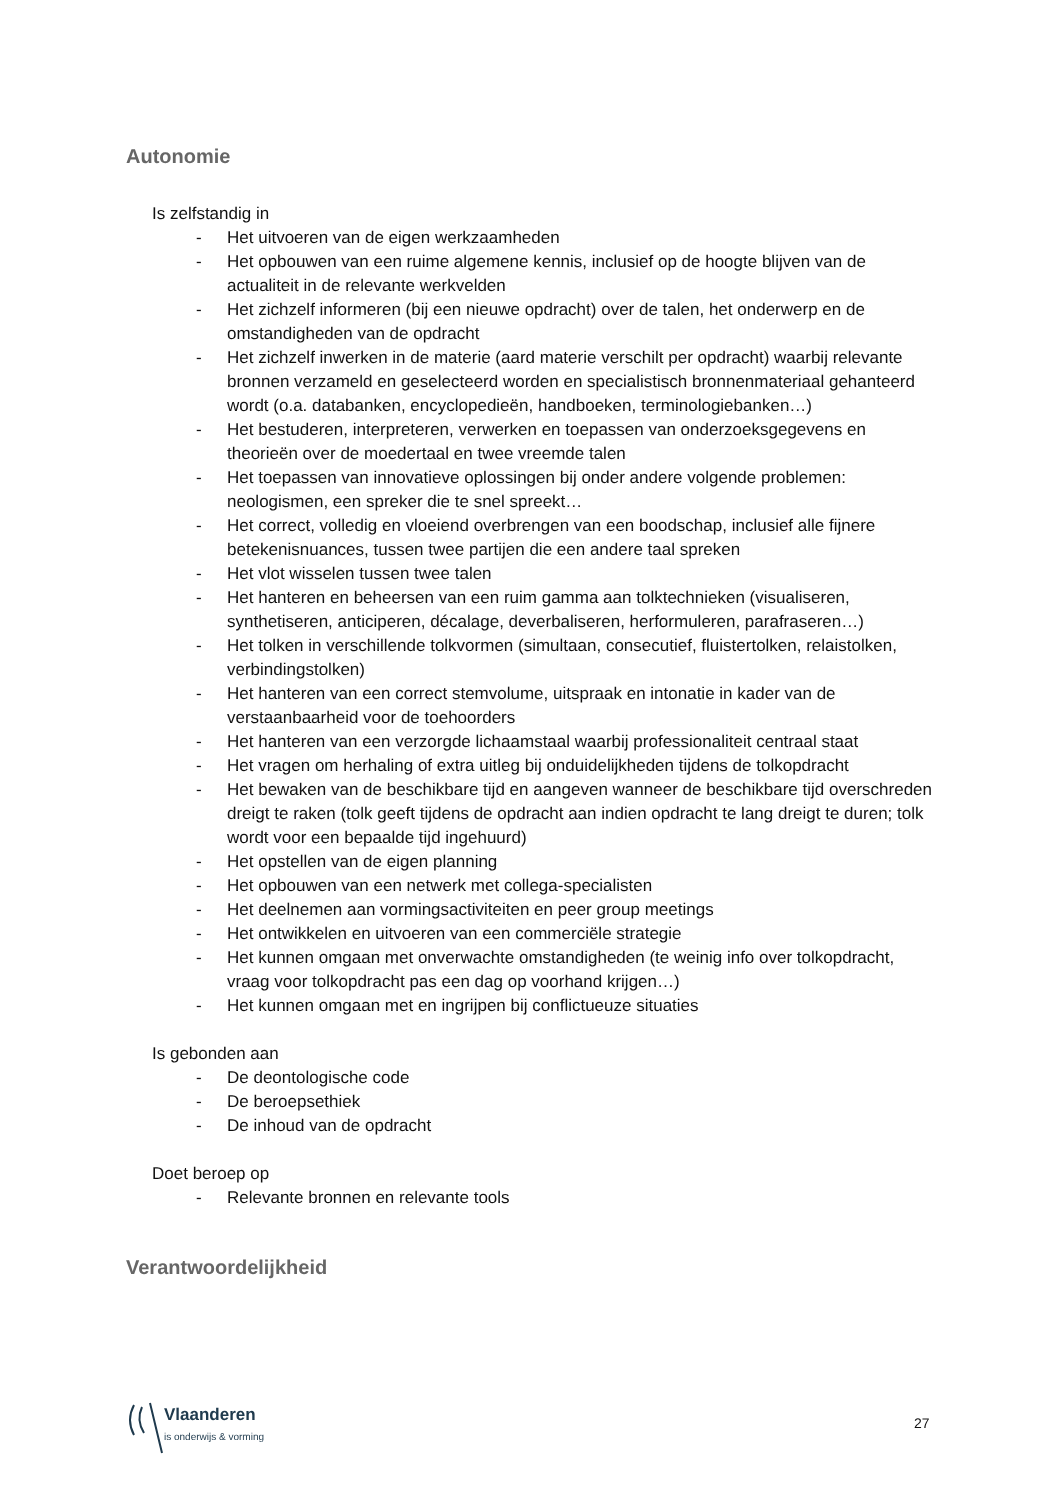Autonomie
Is zelfstandig in
- Het uitvoeren van de eigen werkzaamheden
- Het opbouwen van een ruime algemene kennis, inclusief op de hoogte blijven van de actualiteit in de relevante werkvelden
- Het zichzelf informeren (bij een nieuwe opdracht) over de talen, het onderwerp en de omstandigheden van de opdracht
- Het zichzelf inwerken in de materie (aard materie verschilt per opdracht) waarbij relevante bronnen verzameld en geselecteerd worden en specialistisch bronnenmateriaal gehanteerd wordt (o.a. databanken, encyclopedieën, handboeken, terminologiebanken…)
- Het bestuderen, interpreteren, verwerken en toepassen van onderzoeksgegevens en theorieën over de moedertaal en twee vreemde talen
- Het toepassen van innovatieve oplossingen bij onder andere volgende problemen: neologismen, een spreker die te snel spreekt…
- Het correct, volledig en vloeiend overbrengen van een boodschap, inclusief alle fijnere betekenisnuances, tussen twee partijen die een andere taal spreken
- Het vlot wisselen tussen twee talen
- Het hanteren en beheersen van een ruim gamma aan tolktechnieken (visualiseren, synthetiseren, anticiperen, décalage, deverbaliseren, herformuleren, parafraseren…)
- Het tolken in verschillende tolkvormen (simultaan, consecutief, fluistertolken, relaistolken, verbindingstolken)
- Het hanteren van een correct stemvolume, uitspraak en intonatie in kader van de verstaanbaarheid voor de toehoorders
- Het hanteren van een verzorgde lichaamstaal waarbij professionaliteit centraal staat
- Het vragen om herhaling of extra uitleg bij onduidelijkheden tijdens de tolkopdracht
- Het bewaken van de beschikbare tijd en aangeven wanneer de beschikbare tijd overschreden dreigt te raken (tolk geeft tijdens de opdracht aan indien opdracht te lang dreigt te duren; tolk wordt voor een bepaalde tijd ingehuurd)
- Het opstellen van de eigen planning
- Het opbouwen van een netwerk met collega-specialisten
- Het deelnemen aan vormingsactiviteiten en peer group meetings
- Het ontwikkelen en uitvoeren van een commerciële strategie
- Het kunnen omgaan met onverwachte omstandigheden (te weinig info over tolkopdracht, vraag voor tolkopdracht pas een dag op voorhand krijgen…)
- Het kunnen omgaan met en ingrijpen bij conflictueuze situaties
Is gebonden aan
- De deontologische code
- De beroepsethiek
- De inhoud van de opdracht
Doet beroep op
- Relevante bronnen en relevante tools
Verantwoordelijkheid
Vlaanderen
is onderwijs & vorming
27